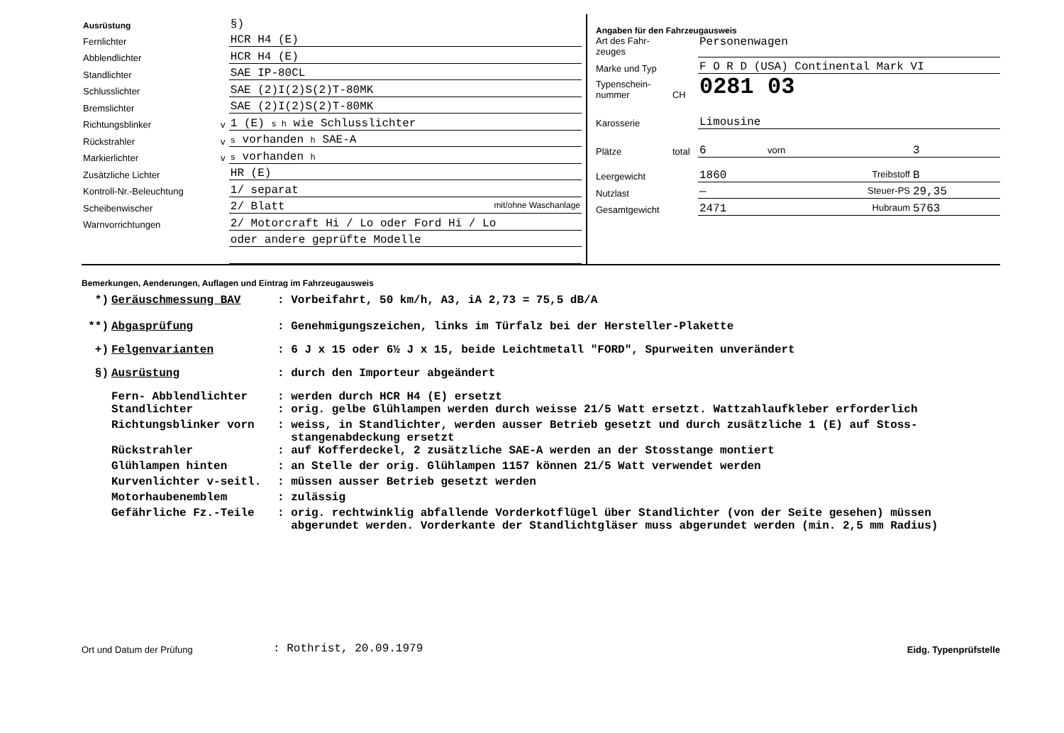| Ausrüstung | | §) |
| Fernlichter | | HCR H4 (E) |
| Abblendlichter | | HCR H4 (E) |
| Standlichter | | SAE IP-80CL |
| Schlusslichter | | SAE (2)I(2)S(2)T-80MK |
| Bremslichter | | SAE (2)I(2)S(2)T-80MK |
| Richtungsblinker | v | 1 (E) s h wie Schlusslichter |
| Rückstrahler | v | s vorhanden h SAE-A |
| Markierlichter | v | s vorhanden h |
| Zusätzliche Lichter | | HR (E) |
| Kontroll-Nr.-Beleuchtung | | 1/ separat |
| Scheibenwischer | | 2/ Blatt mit/ohne Waschanlage |
| Warnvorrichtungen | | 2/ Motorcraft Hi / Lo oder Ford Hi / Lo |
| | | oder andere geprüfte Modelle |
| Angaben für den Fahrzeugausweis | | | |
| Art des Fahr- zeuges | | Personenwagen | |
| Marke und Typ | | F O R D (USA) Continental Mark VI | |
| Typenschein- nummer | CH | 0281 03 | |
| Karosserie | | Limousine | |
| Plätze | total | 6 vorn | 3 |
| Leergewicht | | 1860 Treibstoff | B |
| Nutzlast | | — Steuer-PS | 29,35 |
| Gesamtgewicht | | 2471 Hubraum | 5763 |
Bemerkungen, Aenderungen, Auflagen und Eintrag im Fahrzeugausweis
| *) | Geräuschmessung BAV | : Vorbeifahrt, 50 km/h, A3, iA 2,73 = 75,5 dB/A |
| **) | Abgasprüfung | : Genehmigungszeichen, links im Türfalz bei der Hersteller-Plakette |
| +) | Felgenvarianten | : 6 J x 15 oder 6½ J x 15, beide Leichtmetall "FORD", Spurweiten unverändert |
| §) | Ausrüstung | : durch den Importeur abgeändert |
| | Fern- Abblendlichter | : werden durch HCR H4 (E) ersetzt |
| | Standlichter | : orig. gelbe Glühlampen werden durch weisse 21/5 Watt ersetzt. Wattzahlaufkleber erforderlich |
| | Richtungsblinker vorn | : weiss, in Standlichter, werden ausser Betrieb gesetzt und durch zusätzliche 1 (E) auf Stoss- stangenabdeckung ersetzt |
| | Rückstrahler | : auf Kofferdeckel, 2 zusätzliche SAE-A werden an der Stosstange montiert |
| | Glühlampen hinten | : an Stelle der orig. Glühlampen 1157 können 21/5 Watt verwendet werden |
| | Kurvenlichter v-seitl. | : müssen ausser Betrieb gesetzt werden |
| | Motorhaubenemblem | : zulässig |
| | Gefährliche Fz.-Teile | : orig. rechtwinklig abfallende Vorderkotflügel über Standlichter (von der Seite gesehen) müssen abgerundet werden. Vorderkante der Standlichtgläser muss abgerundet werden (min. 2,5 mm Radius) |
Ort und Datum der Prüfung
: Rothrist, 20.09.1979
Eidg. Typenprüfstelle